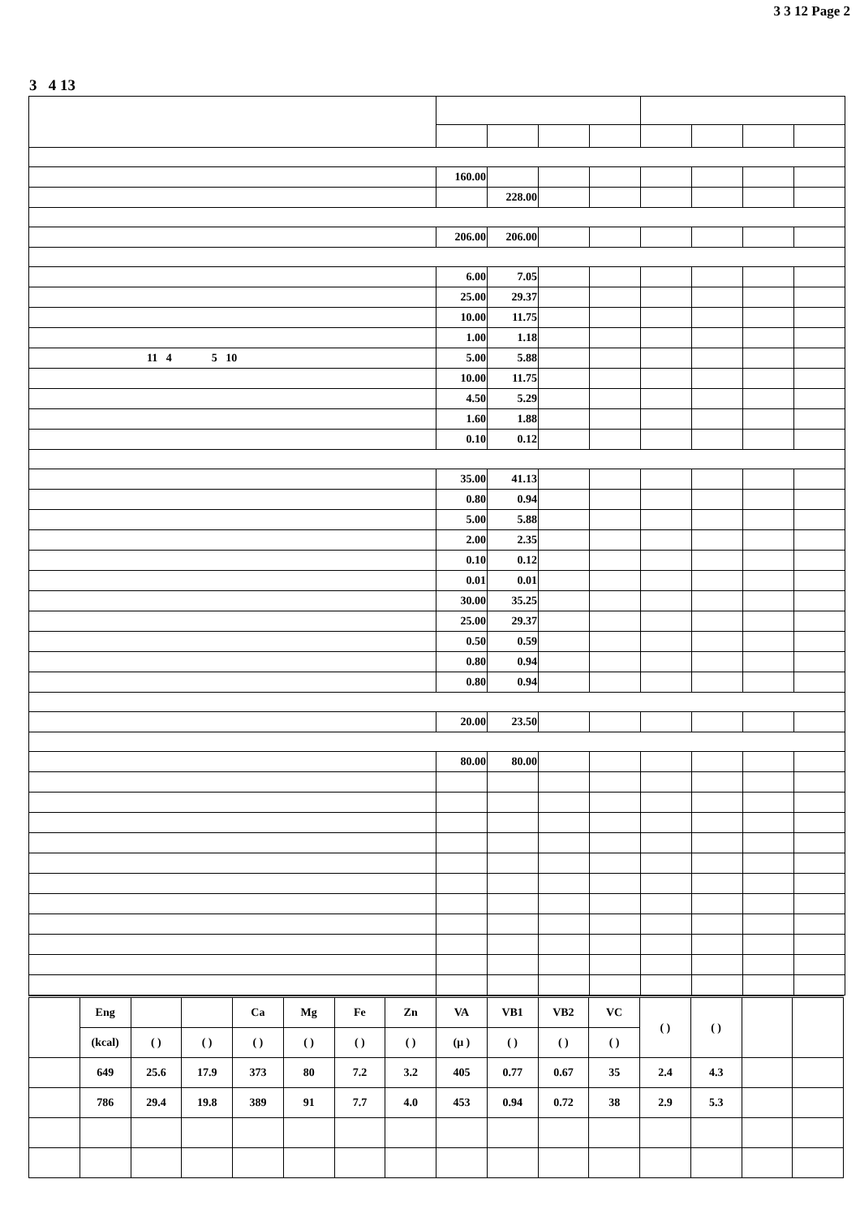3 3 12 Page 2
3 4 13
| | 160.00 | | | | | | | |
| | | 228.00 | | | | | | |
| | 206.00 | 206.00 | | | | | | |
| | 6.00 | 7.05 | | | | | | |
| | 25.00 | 29.37 | | | | | | |
| | 10.00 | 11.75 | | | | | | |
| | 1.00 | 1.18 | | | | | | |
| 11 4 5 10 | 5.00 | 5.88 | | | | | | |
| | 10.00 | 11.75 | | | | | | |
| | 4.50 | 5.29 | | | | | | |
| | 1.60 | 1.88 | | | | | | |
| | 0.10 | 0.12 | | | | | | |
| | 35.00 | 41.13 | | | | | | |
| | 0.80 | 0.94 | | | | | | |
| | 5.00 | 5.88 | | | | | | |
| | 2.00 | 2.35 | | | | | | |
| | 0.10 | 0.12 | | | | | | |
| | 0.01 | 0.01 | | | | | | |
| | 30.00 | 35.25 | | | | | | |
| | 25.00 | 29.37 | | | | | | |
| | 0.50 | 0.59 | | | | | | |
| | 0.80 | 0.94 | | | | | | |
| | 0.80 | 0.94 | | | | | | |
| | 20.00 | 23.50 | | | | | | |
| | 80.00 | 80.00 | | | | | | |
| | Eng | | | Ca | Mg | Fe | Zn | VA | VB1 | VB2 | VC | ( ) | ( ) | | |
| | (kcal) | ( ) | ( ) | ( ) | ( ) | ( ) | ( ) | (μ ) | ( ) | ( ) | ( ) | | | | |
| | 649 | 25.6 | 17.9 | 373 | 80 | 7.2 | 3.2 | 405 | 0.77 | 0.67 | 35 | 2.4 | 4.3 | | |
| | 786 | 29.4 | 19.8 | 389 | 91 | 7.7 | 4.0 | 453 | 0.94 | 0.72 | 38 | 2.9 | 5.3 | | |